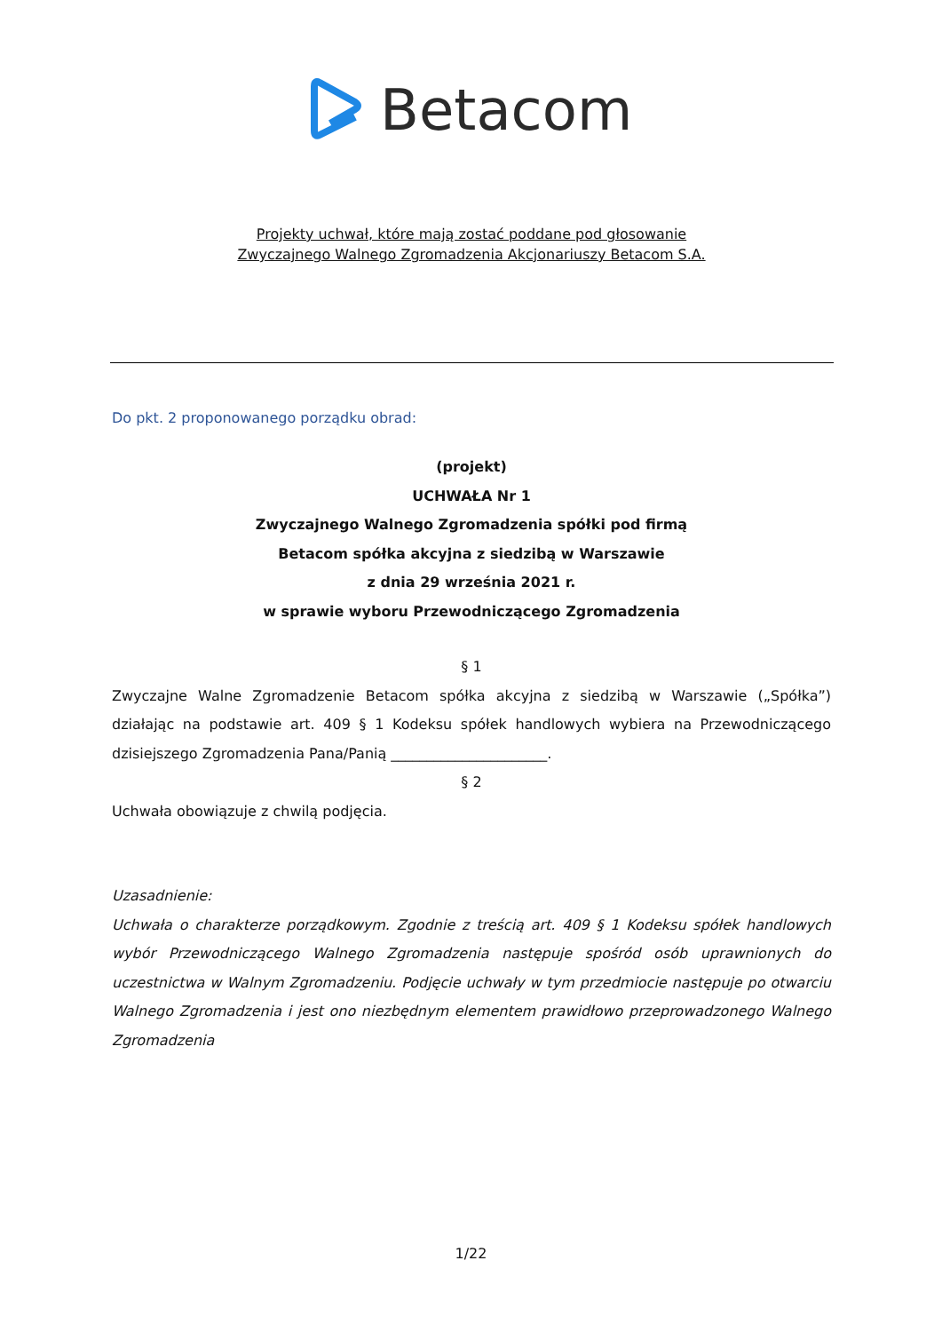Betacom
Projekty uchwał, które mają zostać poddane pod głosowanie
Zwyczajnego Walnego Zgromadzenia Akcjonariuszy Betacom S.A.
Do pkt. 2 proponowanego porządku obrad:
(projekt)
UCHWAŁA Nr 1
Zwyczajnego Walnego Zgromadzenia spółki pod firmą
Betacom spółka akcyjna z siedzibą w Warszawie
z dnia 29 września 2021 r.
w sprawie wyboru Przewodniczącego Zgromadzenia
§ 1
Zwyczajne Walne Zgromadzenie Betacom spółka akcyjna z siedzibą w Warszawie („Spółka”) działając na podstawie art. 409 § 1 Kodeksu spółek handlowych wybiera na Przewodniczącego dzisiejszego Zgromadzenia Pana/Panią ______________________.
§ 2
Uchwała obowiązuje z chwilą podjęcia.
Uzasadnienie:
Uchwała o charakterze porządkowym. Zgodnie z treścią art. 409 § 1 Kodeksu spółek handlowych wybór Przewodniczącego Walnego Zgromadzenia następuje spośród osób uprawnionych do uczestnictwa w Walnym Zgromadzeniu. Podjęcie uchwały w tym przedmiocie następuje po otwarciu Walnego Zgromadzenia i jest ono niezbędnym elementem prawidłowo przeprowadzonego Walnego Zgromadzenia
1/22